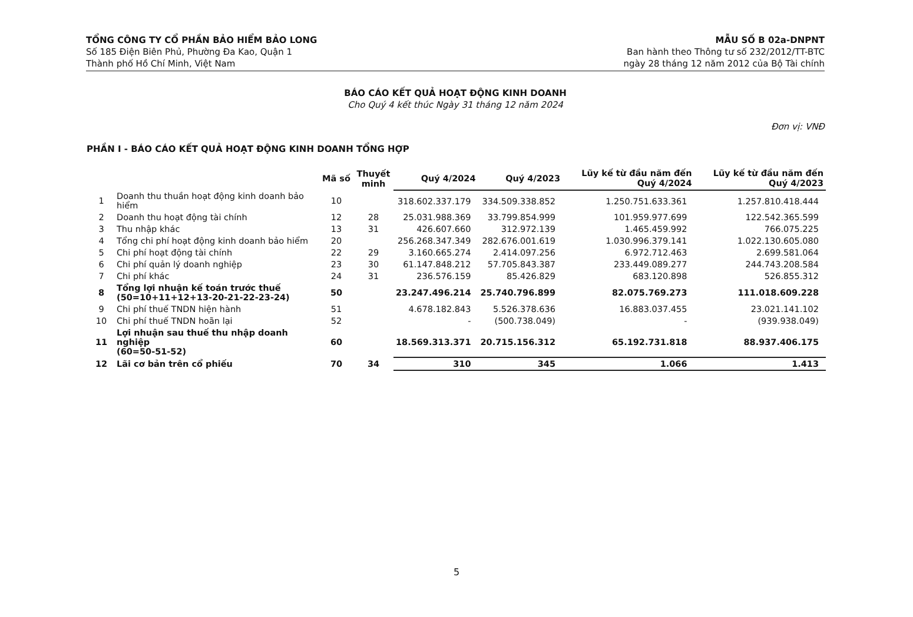TỔNG CÔNG TY CỔ PHẦN BẢO HIỂM BẢO LONG
Số 185 Điện Biên Phủ, Phường Đa Kao, Quận 1
Thành phố Hồ Chí Minh, Việt Nam
MẪU SỐ B 02a-DNPNT
Ban hành theo Thông tư số 232/2012/TT-BTC
ngày 28 tháng 12 năm 2012 của Bộ Tài chính
BÁO CÁO KẾT QUẢ HOẠT ĐỘNG KINH DOANH
Cho Quý 4 kết thúc Ngày 31 tháng 12 năm 2024
Đơn vị: VNĐ
PHẦN I - BÁO CÁO KẾT QUẢ HOẠT ĐỘNG KINH DOANH TỔNG HỢP
| | | Mã số | Thuyết minh | Quý 4/2024 | Quý 4/2023 | Lũy kế từ đầu năm đến Quý 4/2024 | Lũy kế từ đầu năm đến Quý 4/2023 |
| --- | --- | --- | --- | --- | --- | --- | --- |
| 1 | Doanh thu thuần hoạt động kinh doanh bảo hiểm | 10 | | 318.602.337.179 | 334.509.338.852 | 1.250.751.633.361 | 1.257.810.418.444 |
| 2 | Doanh thu hoạt động tài chính | 12 | 28 | 25.031.988.369 | 33.799.854.999 | 101.959.977.699 | 122.542.365.599 |
| 3 | Thu nhập khác | 13 | 31 | 426.607.660 | 312.972.139 | 1.465.459.992 | 766.075.225 |
| 4 | Tổng chi phí hoạt động kinh doanh bảo hiểm | 20 | | 256.268.347.349 | 282.676.001.619 | 1.030.996.379.141 | 1.022.130.605.080 |
| 5 | Chi phí hoạt động tài chính | 22 | 29 | 3.160.665.274 | 2.414.097.256 | 6.972.712.463 | 2.699.581.064 |
| 6 | Chi phí quản lý doanh nghiệp | 23 | 30 | 61.147.848.212 | 57.705.843.387 | 233.449.089.277 | 244.743.208.584 |
| 7 | Chi phí khác | 24 | 31 | 236.576.159 | 85.426.829 | 683.120.898 | 526.855.312 |
| 8 | Tổng lợi nhuận kế toán trước thuế (50=10+11+12+13-20-21-22-23-24) | 50 | | 23.247.496.214 | 25.740.796.899 | 82.075.769.273 | 111.018.609.228 |
| 9 | Chi phí thuế TNDN hiện hành | 51 | | 4.678.182.843 | 5.526.378.636 | 16.883.037.455 | 23.021.141.102 |
| 10 | Chi phí thuế TNDN hoãn lại | 52 | | - | (500.738.049) | - | (939.938.049) |
| 11 | Lợi nhuận sau thuế thu nhập doanh nghiệp (60=50-51-52) | 60 | | 18.569.313.371 | 20.715.156.312 | 65.192.731.818 | 88.937.406.175 |
| 12 | Lãi cơ bản trên cổ phiếu | 70 | 34 | 310 | 345 | 1.066 | 1.413 |
5